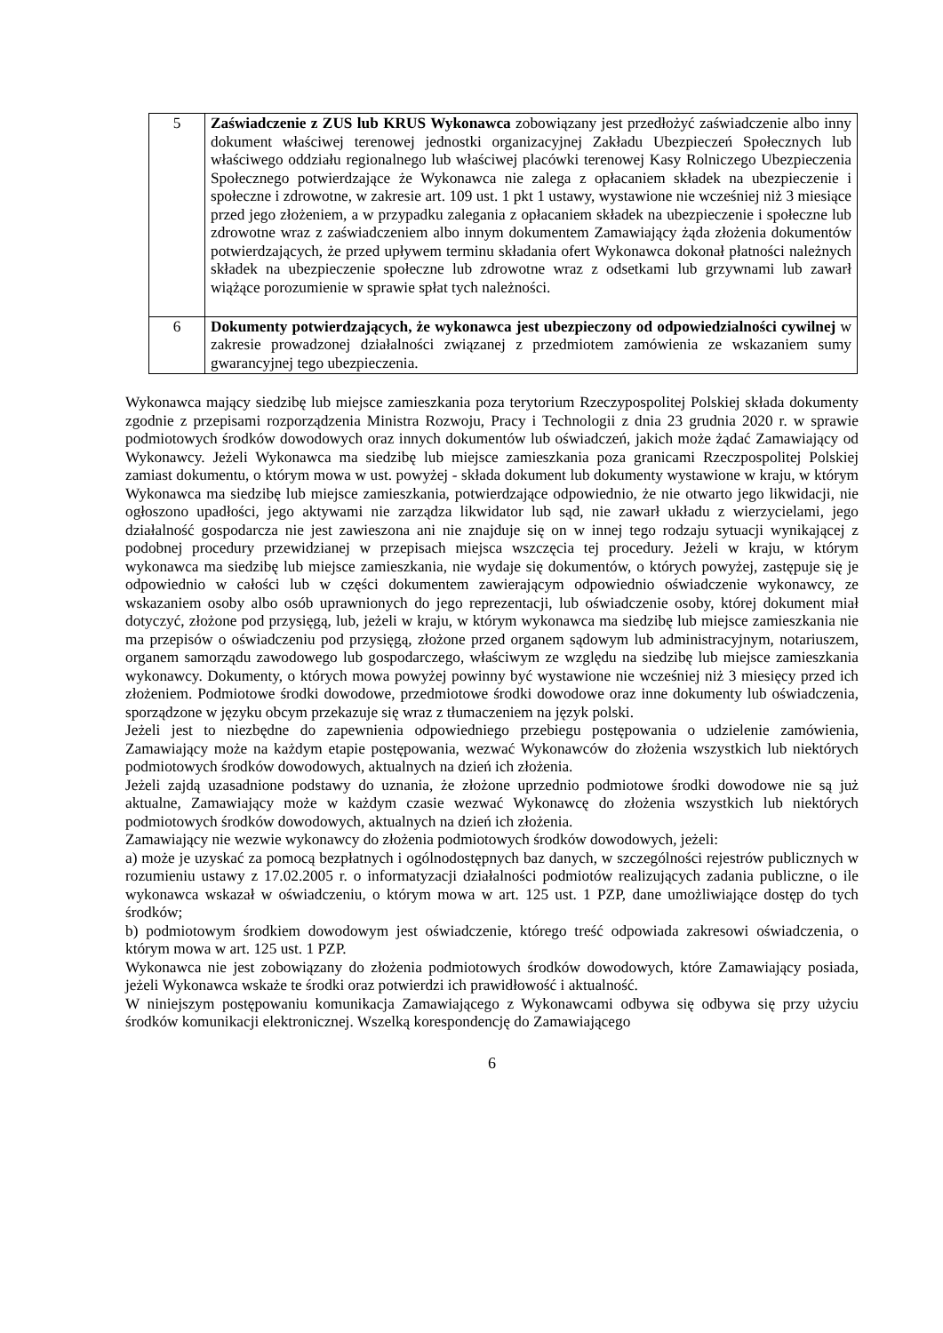| 5 | Zaświadczenie z ZUS lub KRUS Wykonawca zobowiązany jest przedłożyć zaświadczenie albo inny dokument właściwej terenowej jednostki organizacyjnej Zakładu Ubezpieczeń Społecznych lub właściwego oddziału regionalnego lub właściwej placówki terenowej Kasy Rolniczego Ubezpieczenia Społecznego potwierdzające że Wykonawca nie zalega z opłacaniem składek na ubezpieczenie i społeczne i zdrowotne, w zakresie art. 109 ust. 1 pkt 1 ustawy, wystawione nie wcześniej niż 3 miesiące przed jego złożeniem, a w przypadku zalegania z opłacaniem składek na ubezpieczenie i społeczne lub zdrowotne wraz z zaświadczeniem albo innym dokumentem Zamawiający żąda złożenia dokumentów potwierdzających, że przed upływem terminu składania ofert Wykonawca dokonał płatności należnych składek na ubezpieczenie społeczne lub zdrowotne wraz z odsetkami lub grzywnami lub zawarł wiążące porozumienie w sprawie spłat tych należności. |
| 6 | Dokumenty potwierdzających, że wykonawca jest ubezpieczony od odpowiedzialności cywilnej w zakresie prowadzonej działalności związanej z przedmiotem zamówienia ze wskazaniem sumy gwarancyjnej tego ubezpieczenia. |
Wykonawca mający siedzibę lub miejsce zamieszkania poza terytorium Rzeczypospolitej Polskiej składa dokumenty zgodnie z przepisami rozporządzenia Ministra Rozwoju, Pracy i Technologii z dnia 23 grudnia 2020 r. w sprawie podmiotowych środków dowodowych oraz innych dokumentów lub oświadczeń, jakich może żądać Zamawiający od Wykonawcy. Jeżeli Wykonawca ma siedzibę lub miejsce zamieszkania poza granicami Rzeczpospolitej Polskiej zamiast dokumentu, o którym mowa w ust. powyżej - składa dokument lub dokumenty wystawione w kraju, w którym Wykonawca ma siedzibę lub miejsce zamieszkania, potwierdzające odpowiednio, że nie otwarto jego likwidacji, nie ogłoszono upadłości, jego aktywami nie zarządza likwidator lub sąd, nie zawarł układu z wierzycielami, jego działalność gospodarcza nie jest zawieszona ani nie znajduje się on w innej tego rodzaju sytuacji wynikającej z podobnej procedury przewidzianej w przepisach miejsca wszczęcia tej procedury. Jeżeli w kraju, w którym wykonawca ma siedzibę lub miejsce zamieszkania, nie wydaje się dokumentów, o których powyżej, zastępuje się je odpowiednio w całości lub w części dokumentem zawierającym odpowiednio oświadczenie wykonawcy, ze wskazaniem osoby albo osób uprawnionych do jego reprezentacji, lub oświadczenie osoby, której dokument miał dotyczyć, złożone pod przysięgą, lub, jeżeli w kraju, w którym wykonawca ma siedzibę lub miejsce zamieszkania nie ma przepisów o oświadczeniu pod przysięgą, złożone przed organem sądowym lub administracyjnym, notariuszem, organem samorządu zawodowego lub gospodarczego, właściwym ze względu na siedzibę lub miejsce zamieszkania wykonawcy. Dokumenty, o których mowa powyżej powinny być wystawione nie wcześniej niż 3 miesięcy przed ich złożeniem. Podmiotowe środki dowodowe, przedmiotowe środki dowodowe oraz inne dokumenty lub oświadczenia, sporządzone w języku obcym przekazuje się wraz z tłumaczeniem na język polski.
Jeżeli jest to niezbędne do zapewnienia odpowiedniego przebiegu postępowania o udzielenie zamówienia, Zamawiający może na każdym etapie postępowania, wezwać Wykonawców do złożenia wszystkich lub niektórych podmiotowych środków dowodowych, aktualnych na dzień ich złożenia.
Jeżeli zajdą uzasadnione podstawy do uznania, że złożone uprzednio podmiotowe środki dowodowe nie są już aktualne, Zamawiający może w każdym czasie wezwać Wykonawcę do złożenia wszystkich lub niektórych podmiotowych środków dowodowych, aktualnych na dzień ich złożenia.
Zamawiający nie wezwie wykonawcy do złożenia podmiotowych środków dowodowych, jeżeli:
a) może je uzyskać za pomocą bezpłatnych i ogólnodostępnych baz danych, w szczególności rejestrów publicznych w rozumieniu ustawy z 17.02.2005 r. o informatyzacji działalności podmiotów realizujących zadania publiczne, o ile wykonawca wskazał w oświadczeniu, o którym mowa w art. 125 ust. 1 PZP, dane umożliwiające dostęp do tych środków;
b) podmiotowym środkiem dowodowym jest oświadczenie, którego treść odpowiada zakresowi oświadczenia, o którym mowa w art. 125 ust. 1 PZP.
Wykonawca nie jest zobowiązany do złożenia podmiotowych środków dowodowych, które Zamawiający posiada, jeżeli Wykonawca wskaże te środki oraz potwierdzi ich prawidłowość i aktualność.
W niniejszym postępowaniu komunikacja Zamawiającego z Wykonawcami odbywa się odbywa się przy użyciu środków komunikacji elektronicznej. Wszelką korespondencję do Zamawiającego
6